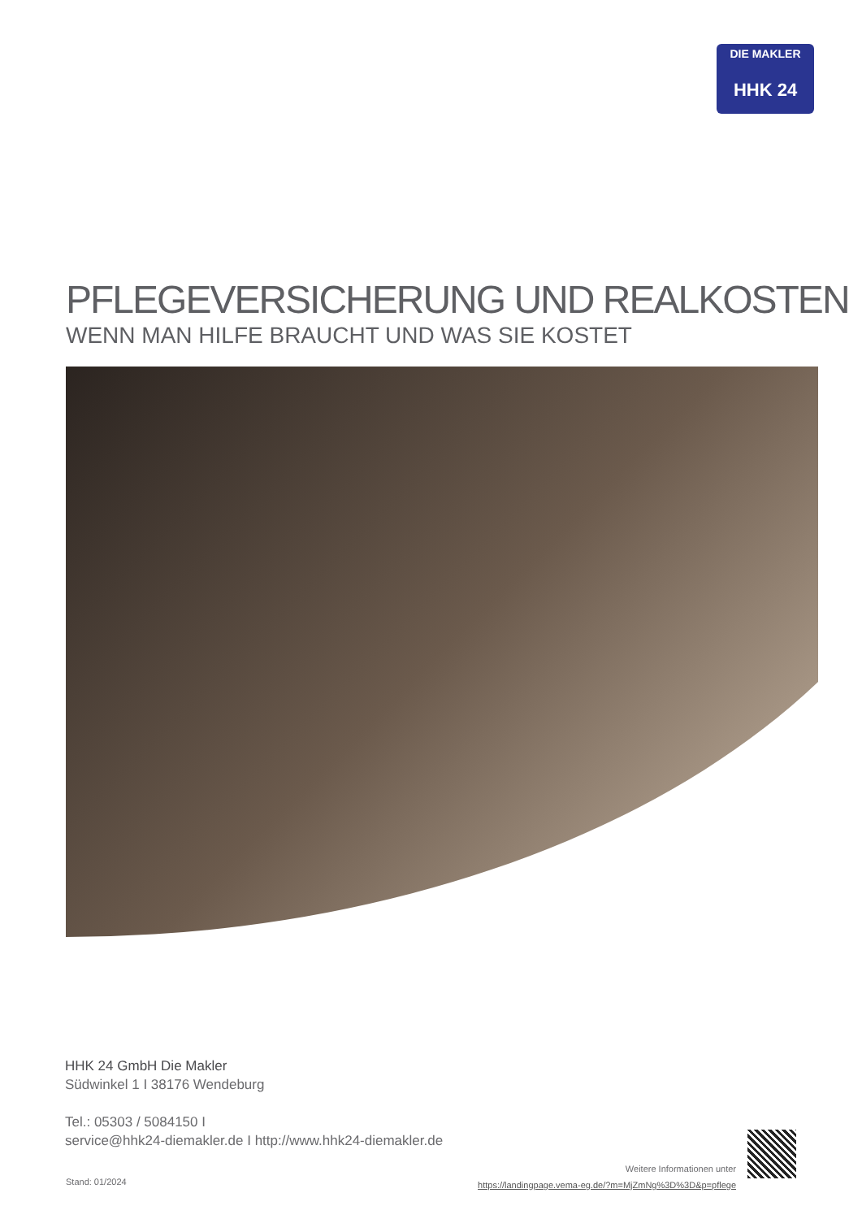DIE MAKLER
HHK 24
PFLEGEVERSICHERUNG UND REALKOSTEN
WENN MAN HILFE BRAUCHT UND WAS SIE KOSTET
HHK 24 GmbH Die Makler
Südwinkel 1 I 38176 Wendeburg
Tel.: 05303 / 5084150 I
service@hhk24-diemakler.de I http://www.hhk24-diemakler.de
Stand: 01/2024
Weitere Informationen unter
https://landingpage.vema-eg.de/?m=MjZmNg%3D%3D&p=pflege